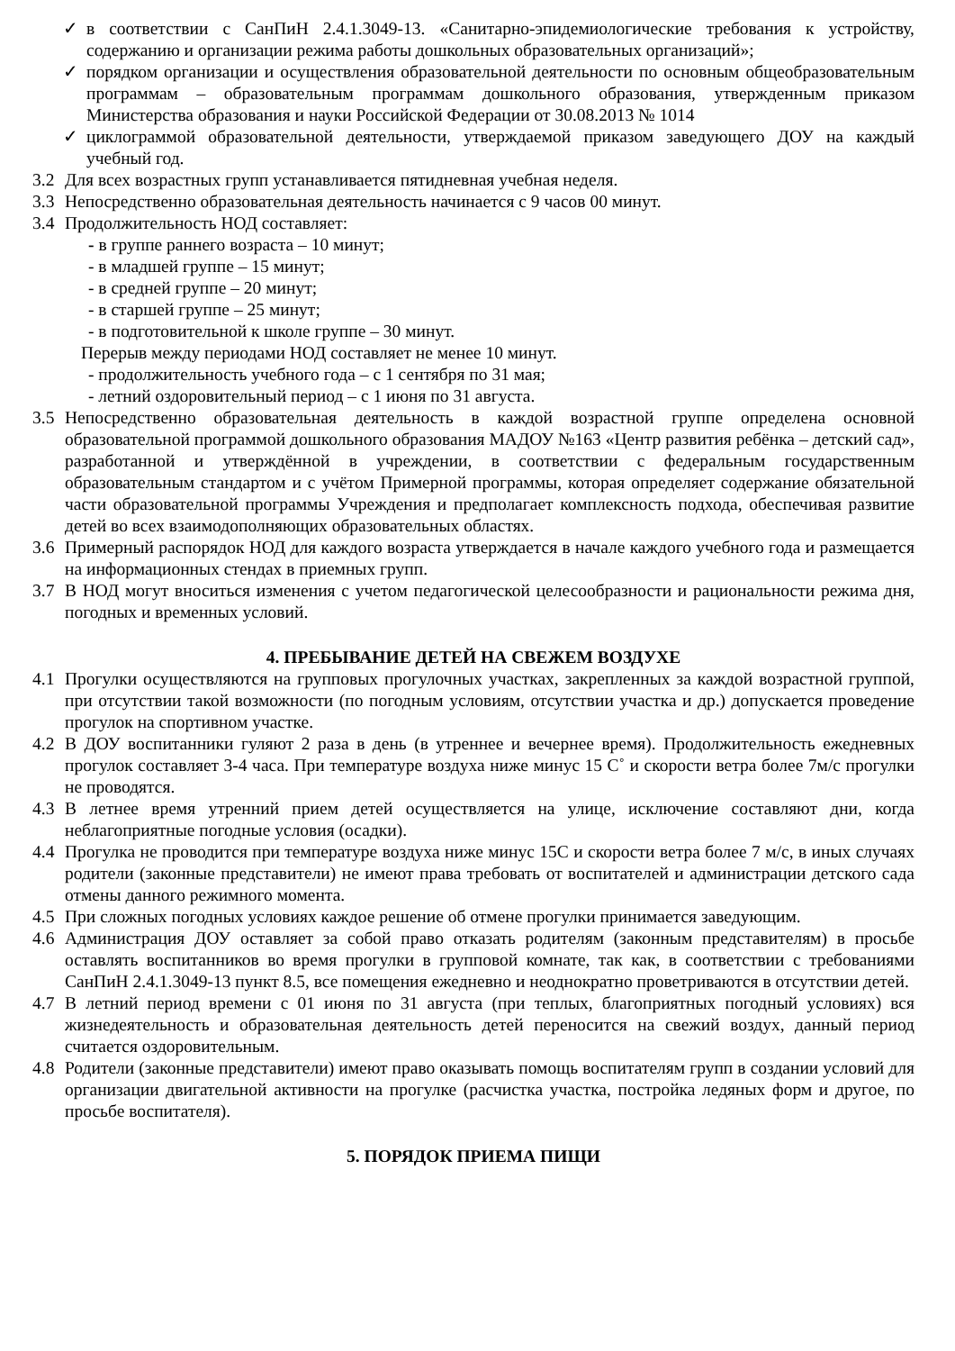✓ в соответствии с СанПиН 2.4.1.3049-13. «Санитарно-эпидемиологические требования к устройству, содержанию и организации режима работы дошкольных образовательных организаций»;
✓ порядком организации и осуществления образовательной деятельности по основным общеобразовательным программам – образовательным программам дошкольного образования, утвержденным приказом Министерства образования и науки Российской Федерации от 30.08.2013 № 1014
✓ циклограммой образовательной деятельности, утверждаемой приказом заведующего ДОУ на каждый учебный год.
3.2 Для всех возрастных групп устанавливается пятидневная учебная неделя.
3.3 Непосредственно образовательная деятельность начинается с 9 часов 00 минут.
3.4 Продолжительность НОД составляет:
- в группе раннего возраста – 10 минут;
- в младшей группе – 15 минут;
- в средней группе – 20 минут;
- в старшей группе – 25 минут;
- в подготовительной к школе группе – 30 минут.
Перерыв между периодами НОД составляет не менее 10 минут.
- продолжительность учебного года – с 1 сентября по 31 мая;
- летний оздоровительный период – с 1 июня по 31 августа.
3.5 Непосредственно образовательная деятельность в каждой возрастной группе определена основной образовательной программой дошкольного образования МАДОУ №163 «Центр развития ребёнка – детский сад», разработанной и утверждённой в учреждении, в соответствии с федеральным государственным образовательным стандартом и с учётом Примерной программы, которая определяет содержание обязательной части образовательной программы Учреждения и предполагает комплексность подхода, обеспечивая развитие детей во всех взаимодополняющих образовательных областях.
3.6 Примерный распорядок НОД для каждого возраста утверждается в начале каждого учебного года и размещается на информационных стендах в приемных групп.
3.7 В НОД могут вноситься изменения с учетом педагогической целесообразности и рациональности режима дня, погодных и временных условий.
4. ПРЕБЫВАНИЕ ДЕТЕЙ НА СВЕЖЕМ ВОЗДУХЕ
4.1 Прогулки осуществляются на групповых прогулочных участках, закрепленных за каждой возрастной группой, при отсутствии такой возможности (по погодным условиям, отсутствии участка и др.) допускается проведение прогулок на спортивном участке.
4.2 В ДОУ воспитанники гуляют 2 раза в день (в утреннее и вечернее время). Продолжительность ежедневных прогулок составляет 3-4 часа. При температуре воздуха ниже минус 15 С˚ и скорости ветра более 7м/с прогулки не проводятся.
4.3 В летнее время утренний прием детей осуществляется на улице, исключение составляют дни, когда неблагоприятные погодные условия (осадки).
4.4 Прогулка не проводится при температуре воздуха ниже минус 15С и скорости ветра более 7 м/с, в иных случаях родители (законные представители) не имеют права требовать от воспитателей и администрации детского сада отмены данного режимного момента.
4.5 При сложных погодных условиях каждое решение об отмене прогулки принимается заведующим.
4.6 Администрация ДОУ оставляет за собой право отказать родителям (законным представителям) в просьбе оставлять воспитанников во время прогулки в групповой комнате, так как, в соответствии с требованиями СанПиН 2.4.1.3049-13 пункт 8.5, все помещения ежедневно и неоднократно проветриваются в отсутствии детей.
4.7 В летний период времени с 01 июня по 31 августа (при теплых, благоприятных погодный условиях) вся жизнедеятельность и образовательная деятельность детей переносится на свежий воздух, данный период считается оздоровительным.
4.8 Родители (законные представители) имеют право оказывать помощь воспитателям групп в создании условий для организации двигательной активности на прогулке (расчистка участка, постройка ледяных форм и другое, по просьбе воспитателя).
5. ПОРЯДОК ПРИЕМА ПИЩИ